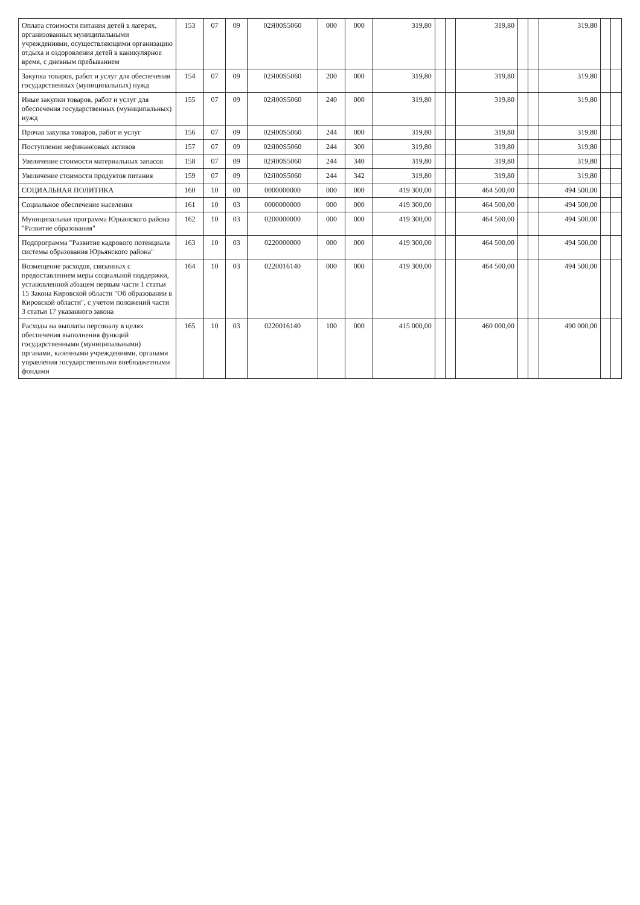| Оплата стоимости питания детей в лагерях, организованных муниципальными учреждениями, осуществляющими организацию отдыха и оздоровления детей в каникулярное время, с дневным пребыванием | 153 | 07 | 09 | 02Я00S5060 | 000 | 000 | 319,80 | | | 319,80 | | | 319,80 | | |
| Закупка товаров, работ и услуг для обеспечения государственных (муниципальных) нужд | 154 | 07 | 09 | 02Я00S5060 | 200 | 000 | 319,80 | | | 319,80 | | | 319,80 | | |
| Иные закупки товаров, работ и услуг для обеспечения государственных (муниципальных) нужд | 155 | 07 | 09 | 02Я00S5060 | 240 | 000 | 319,80 | | | 319,80 | | | 319,80 | | |
| Прочая закупка товаров, работ и услуг | 156 | 07 | 09 | 02Я00S5060 | 244 | 000 | 319,80 | | | 319,80 | | | 319,80 | | |
| Поступление нефинансовых активов | 157 | 07 | 09 | 02Я00S5060 | 244 | 300 | 319,80 | | | 319,80 | | | 319,80 | | |
| Увеличение стоимости материальных запасов | 158 | 07 | 09 | 02Я00S5060 | 244 | 340 | 319,80 | | | 319,80 | | | 319,80 | | |
| Увеличение стоимости продуктов питания | 159 | 07 | 09 | 02Я00S5060 | 244 | 342 | 319,80 | | | 319,80 | | | 319,80 | | |
| СОЦИАЛЬНАЯ ПОЛИТИКА | 160 | 10 | 00 | 0000000000 | 000 | 000 | 419 300,00 | | | 464 500,00 | | | 494 500,00 | | |
| Социальное обеспечение населения | 161 | 10 | 03 | 0000000000 | 000 | 000 | 419 300,00 | | | 464 500,00 | | | 494 500,00 | | |
| Муниципальная программа Юрьянского района "Развитие образования" | 162 | 10 | 03 | 0200000000 | 000 | 000 | 419 300,00 | | | 464 500,00 | | | 494 500,00 | | |
| Подпрограмма "Развитие кадрового потенциала системы образования Юрьянского района" | 163 | 10 | 03 | 0220000000 | 000 | 000 | 419 300,00 | | | 464 500,00 | | | 494 500,00 | | |
| Возмещение расходов, связанных с предоставлением меры социальной поддержки, установленной абзацем первым части 1 статьи 15 Закона Кировской области "Об образовании в Кировской области", с учетом положений части 3 статьи 17 указанного закона | 164 | 10 | 03 | 0220016140 | 000 | 000 | 419 300,00 | | | 464 500,00 | | | 494 500,00 | | |
| Расходы на выплаты персоналу в целях обеспечения выполнения функций государственными (муниципальными) органами, казенными учреждениями, органами управления государственными внебюджетными фондами | 165 | 10 | 03 | 0220016140 | 100 | 000 | 415 000,00 | | | 460 000,00 | | | 490 000,00 | | |